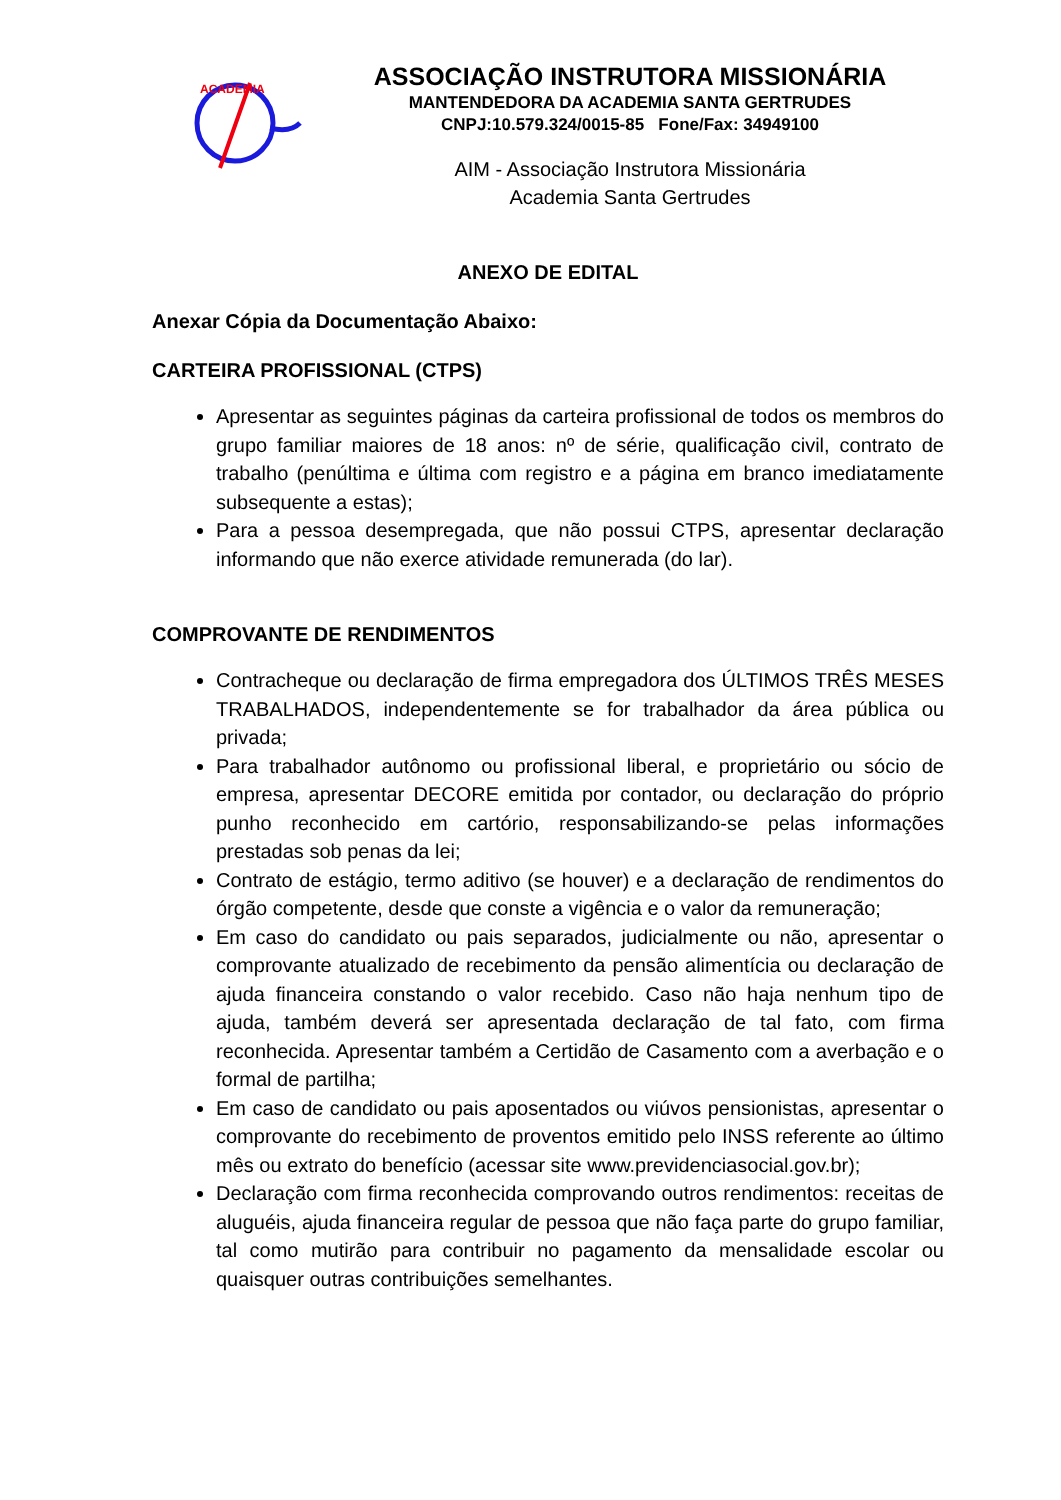ACADEMIA
ASSOCIAÇÃO INSTRUTORA MISSIONÁRIA
MANTENDEDORA DA ACADEMIA SANTA GERTRUDES
CNPJ:10.579.324/0015-85 Fone/Fax: 34949100
AIM - Associação Instrutora Missionária
Academia Santa Gertrudes
ANEXO DE EDITAL
Anexar Cópia da Documentação Abaixo:
CARTEIRA PROFISSIONAL (CTPS)
Apresentar as seguintes páginas da carteira profissional de todos os membros do grupo familiar maiores de 18 anos: nº de série, qualificação civil, contrato de trabalho (penúltima e última com registro e a página em branco imediatamente subsequente a estas);
Para a pessoa desempregada, que não possui CTPS, apresentar declaração informando que não exerce atividade remunerada (do lar).
COMPROVANTE DE RENDIMENTOS
Contracheque ou declaração de firma empregadora dos ÚLTIMOS TRÊS MESES TRABALHADOS, independentemente se for trabalhador da área pública ou privada;
Para trabalhador autônomo ou profissional liberal, e proprietário ou sócio de empresa, apresentar DECORE emitida por contador, ou declaração do próprio punho reconhecido em cartório, responsabilizando-se pelas informações prestadas sob penas da lei;
Contrato de estágio, termo aditivo (se houver) e a declaração de rendimentos do órgão competente, desde que conste a vigência e o valor da remuneração;
Em caso do candidato ou pais separados, judicialmente ou não, apresentar o comprovante atualizado de recebimento da pensão alimentícia ou declaração de ajuda financeira constando o valor recebido. Caso não haja nenhum tipo de ajuda, também deverá ser apresentada declaração de tal fato, com firma reconhecida. Apresentar também a Certidão de Casamento com a averbação e o formal de partilha;
Em caso de candidato ou pais aposentados ou viúvos pensionistas, apresentar o comprovante do recebimento de proventos emitido pelo INSS referente ao último mês ou extrato do benefício (acessar site www.previdenciasocial.gov.br);
Declaração com firma reconhecida comprovando outros rendimentos: receitas de aluguéis, ajuda financeira regular de pessoa que não faça parte do grupo familiar, tal como mutirão para contribuir no pagamento da mensalidade escolar ou quaisquer outras contribuições semelhantes.